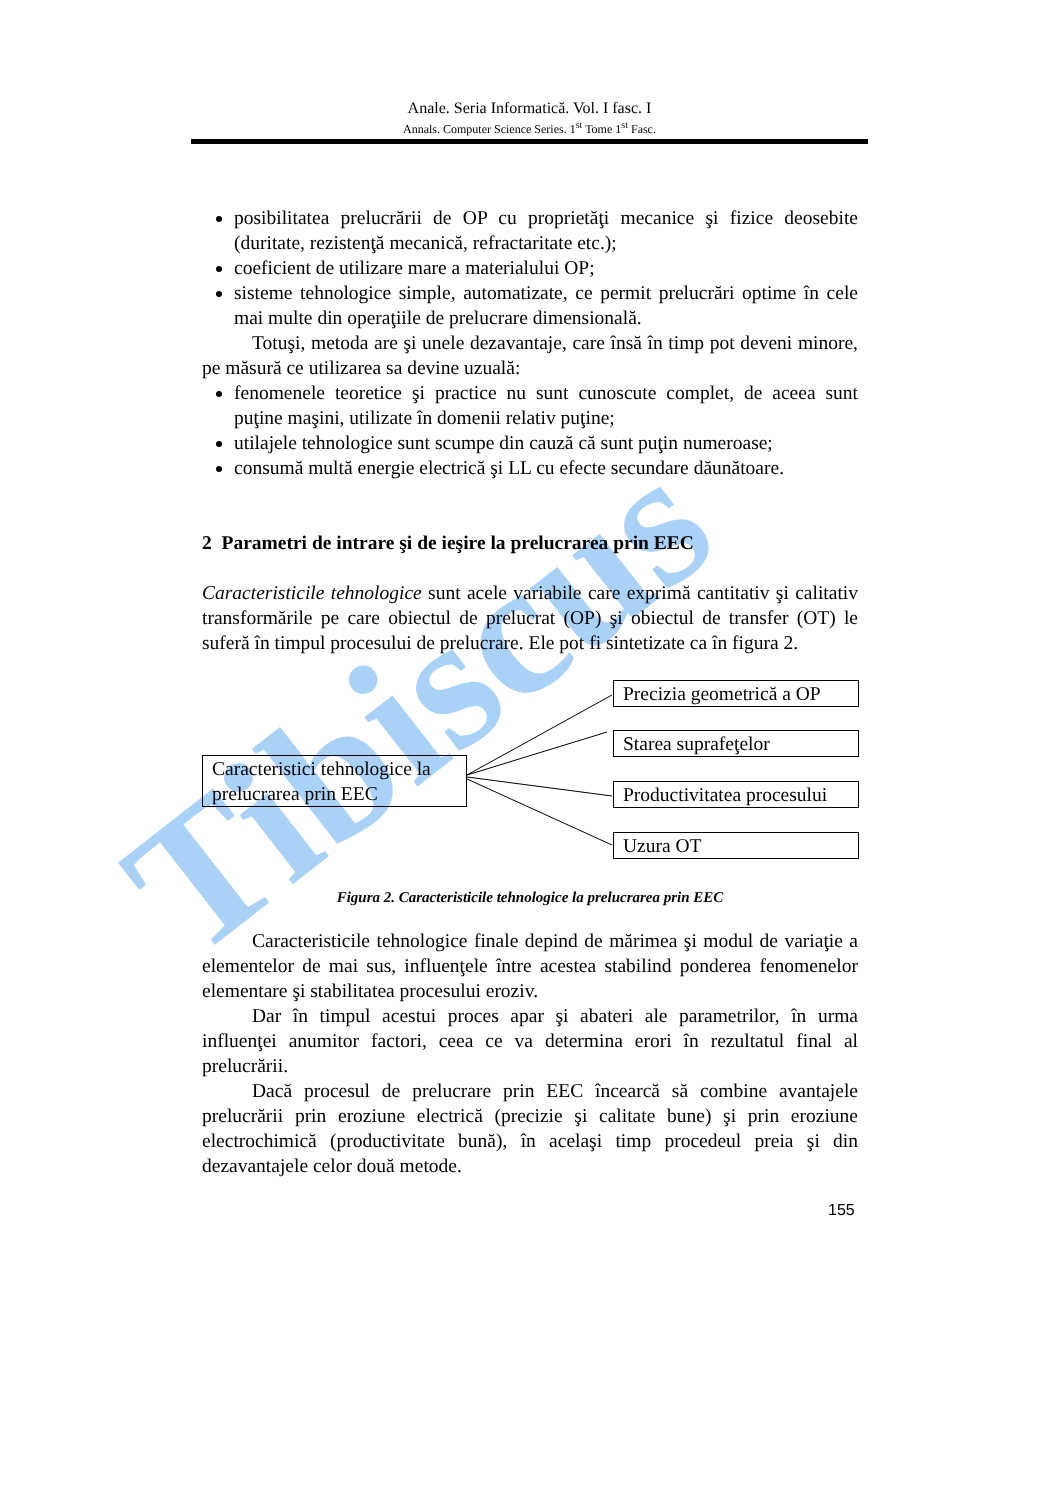Tibiscus
Anale. Seria Informatică. Vol. I fasc. I
Annals. Computer Science Series. 1<sup>st</sup> Tome 1<sup>st</sup> Fasc.
posibilitatea prelucrării de OP cu proprietăţi mecanice şi fizice deosebite (duritate, rezistenţă mecanică, refractaritate etc.);
coeficient de utilizare mare a materialului OP;
sisteme tehnologice simple, automatizate, ce permit prelucrări optime în cele mai multe din operaţiile de prelucrare dimensională.
Totuşi, metoda are şi unele dezavantaje, care însă în timp pot deveni minore, pe măsură ce utilizarea sa devine uzuală:
fenomenele teoretice şi practice nu sunt cunoscute complet, de aceea sunt puţine maşini, utilizate în domenii relativ puţine;
utilajele tehnologice sunt scumpe din cauză că sunt puţin numeroase;
consumă multă energie electrică şi LL cu efecte secundare dăunătoare.
2 Parametri de intrare şi de ieşire la prelucrarea prin EEC
Caracteristicile tehnologice sunt acele variabile care exprimă cantitativ şi calitativ transformările pe care obiectul de prelucrat (OP) şi obiectul de transfer (OT) le suferă în timpul procesului de prelucrare. Ele pot fi sintetizate ca în figura 2.
Caracteristici tehnologice la prelucrarea prin EEC
Precizia geometrică a OP
Starea suprafeţelor
Productivitatea procesului
Uzura OT
Figura 2. Caracteristicile tehnologice la prelucrarea prin EEC
Caracteristicile tehnologice finale depind de mărimea şi modul de variaţie a elementelor de mai sus, influenţele între acestea stabilind ponderea fenomenelor elementare şi stabilitatea procesului eroziv.
Dar în timpul acestui proces apar şi abateri ale parametrilor, în urma influenţei anumitor factori, ceea ce va determina erori în rezultatul final al prelucrării.
Dacă procesul de prelucrare prin EEC încearcă să combine avantajele prelucrării prin eroziune electrică (precizie şi calitate bune) şi prin eroziune electrochimică (productivitate bună), în acelaşi timp procedeul preia şi din dezavantajele celor două metode.
155